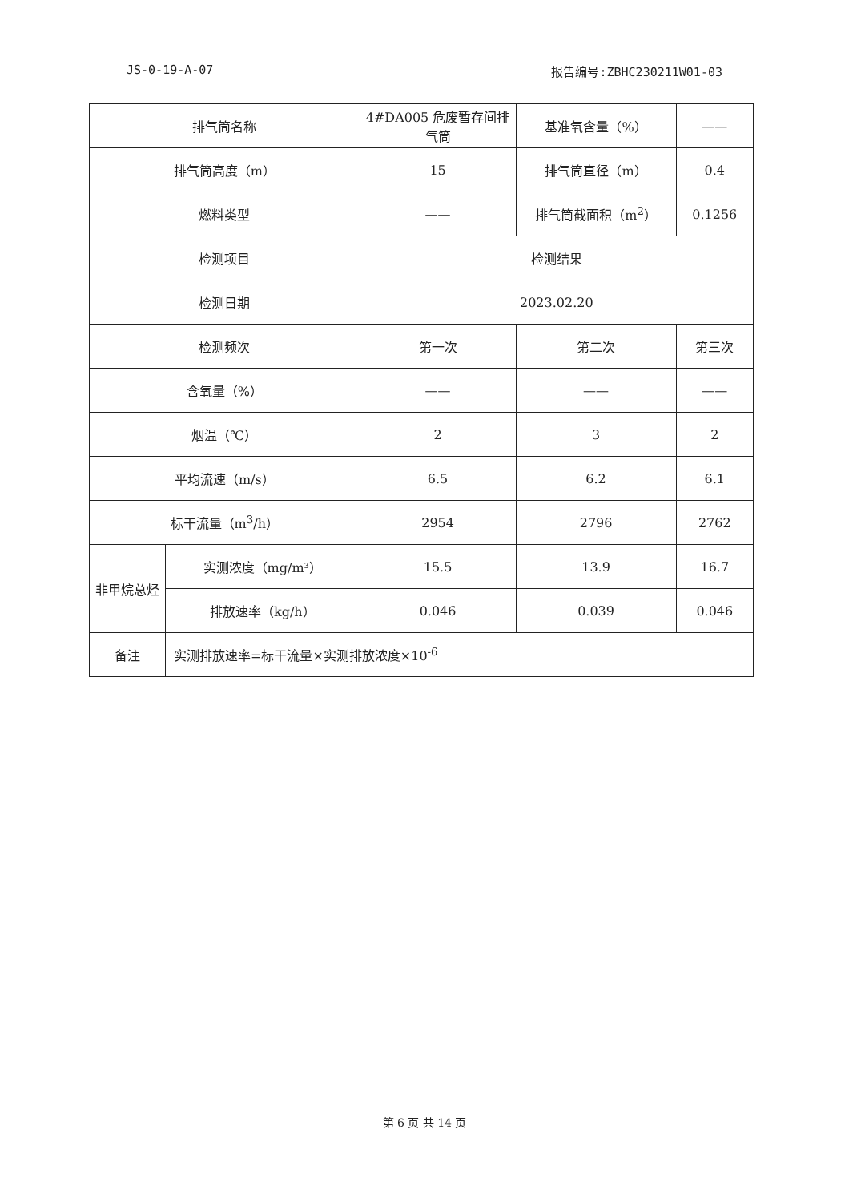JS-0-19-A-07 报告编号:ZBHC230211W01-03
| 排气筒名称 | | 4#DA005 危废暂存间排气筒 | 基准氧含量（%） | —— |
| 排气筒高度（m） | | 15 | 排气筒直径（m） | 0.4 |
| 燃料类型 | | —— | 排气筒截面积（m<sup>2</sup>） | 0.1256 |
| 检测项目 | | 检测结果 | | |
| 检测日期 | | 2023.02.20 | | |
| 检测频次 | | 第一次 | 第二次 | 第三次 |
| 含氧量（%） | | —— | —— | —— |
| 烟温（℃） | | 2 | 3 | 2 |
| 平均流速（m/s） | | 6.5 | 6.2 | 6.1 |
| 标干流量（m<sup>3</sup>/h） | | 2954 | 2796 | 2762 |
| 非甲烷总烃 | 实测浓度（mg/m³） | 15.5 | 13.9 | 16.7 |
| | 排放速率（kg/h） | 0.046 | 0.039 | 0.046 |
| 备注 | 实测排放速率=标干流量×实测排放浓度×10<sup>-6</sup> | | | |
第 6 页 共 14 页